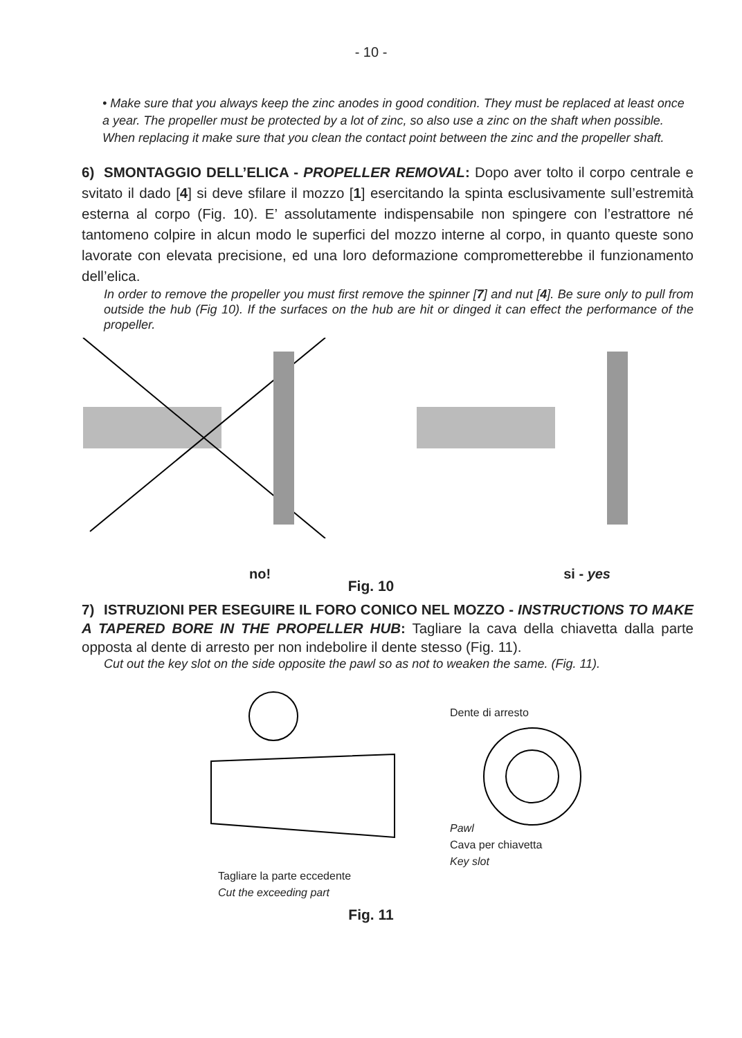- 10 -
• Make sure that you always keep the zinc anodes in good condition. They must be replaced at least once a year. The propeller must be protected by a lot of zinc, so also use a zinc on the shaft when possible. When replacing it make sure that you clean the contact point between the zinc and the propeller shaft.
6) SMONTAGGIO DELL’ELICA - PROPELLER REMOVAL: Dopo aver tolto il corpo centrale e svitato il dado [4] si deve sfilare il mozzo [1] esercitando la spinta esclusivamente sull’estremità esterna al corpo (Fig. 10). E’ assolutamente indispensabile non spingere con l’estrattore né tantomeno colpire in alcun modo le superfici del mozzo interne al corpo, in quanto queste sono lavorate con elevata precisione, ed una loro deformazione comprometterebbe il funzionamento dell’elica.
In order to remove the propeller you must first remove the spinner [7] and nut [4]. Be sure only to pull from outside the hub (Fig 10). If the surfaces on the hub are hit or dinged it can effect the performance of the propeller.
no! si - yes
Fig. 10
7) ISTRUZIONI PER ESEGUIRE IL FORO CONICO NEL MOZZO - INSTRUCTIONS TO MAKE A TAPERED BORE IN THE PROPELLER HUB: Tagliare la cava della chiavetta dalla parte opposta al dente di arresto per non indebolire il dente stesso (Fig. 11).
Cut out the key slot on the side opposite the pawl so as not to weaken the same. (Fig. 11).
Tagliare la parte eccedente
Cut the exceeding part
Dente di arresto
Pawl
Cava per chiavetta
Key slot
Fig. 11